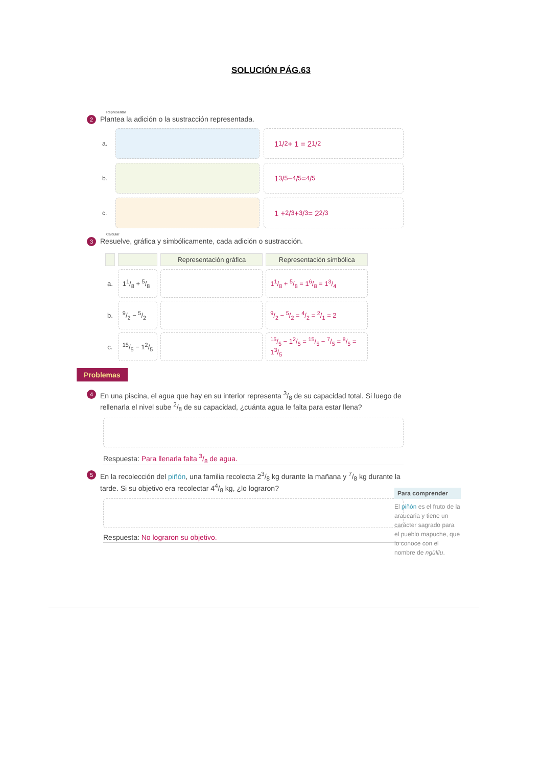SOLUCIÓN PÁG.63
Representar
2 Plantea la adición o la sustracción representada.
a.
11/2 + 1 = 21/2
b.
13/5 − 4/5 = 4/5
c.
1 + 2/3 + 3/3 = 22/3
Calcular
3 Resuelve, gráfica y simbólicamente, cada adición o sustracción.
| | | Representación gráfica | Representación simbólica |
| --- | --- | --- | --- |
| a. | 11/8 + 5/8 | | 11/8 + 5/8 = 16/8 = 13/4 |
| b. | 9/2 − 5/2 | | 9/2 − 5/2 = 4/2 = 2/1 = 2 |
| c. | 15/5 − 12/5 | | 15/5 − 12/5 = 15/5 − 7/5 = 8/5 = 13/5 |
Problemas
4 En una piscina, el agua que hay en su interior representa 3/8 de su capacidad total. Si luego de rellenarla el nivel sube 2/8 de su capacidad, ¿cuánta agua le falta para estar llena?
Respuesta: Para llenarla falta 3/8 de agua.
5 En la recolección del piñón, una familia recolecta 23/8 kg durante la mañana y 7/8 kg durante la tarde. Si su objetivo era recolectar 44/8 kg, ¿lo lograron?
Respuesta: No lograron su objetivo.
Para comprender
El piñón es el fruto de la araucaria y tiene un carácter sagrado para el pueblo mapuche, que lo conoce con el nombre de ngülliu.